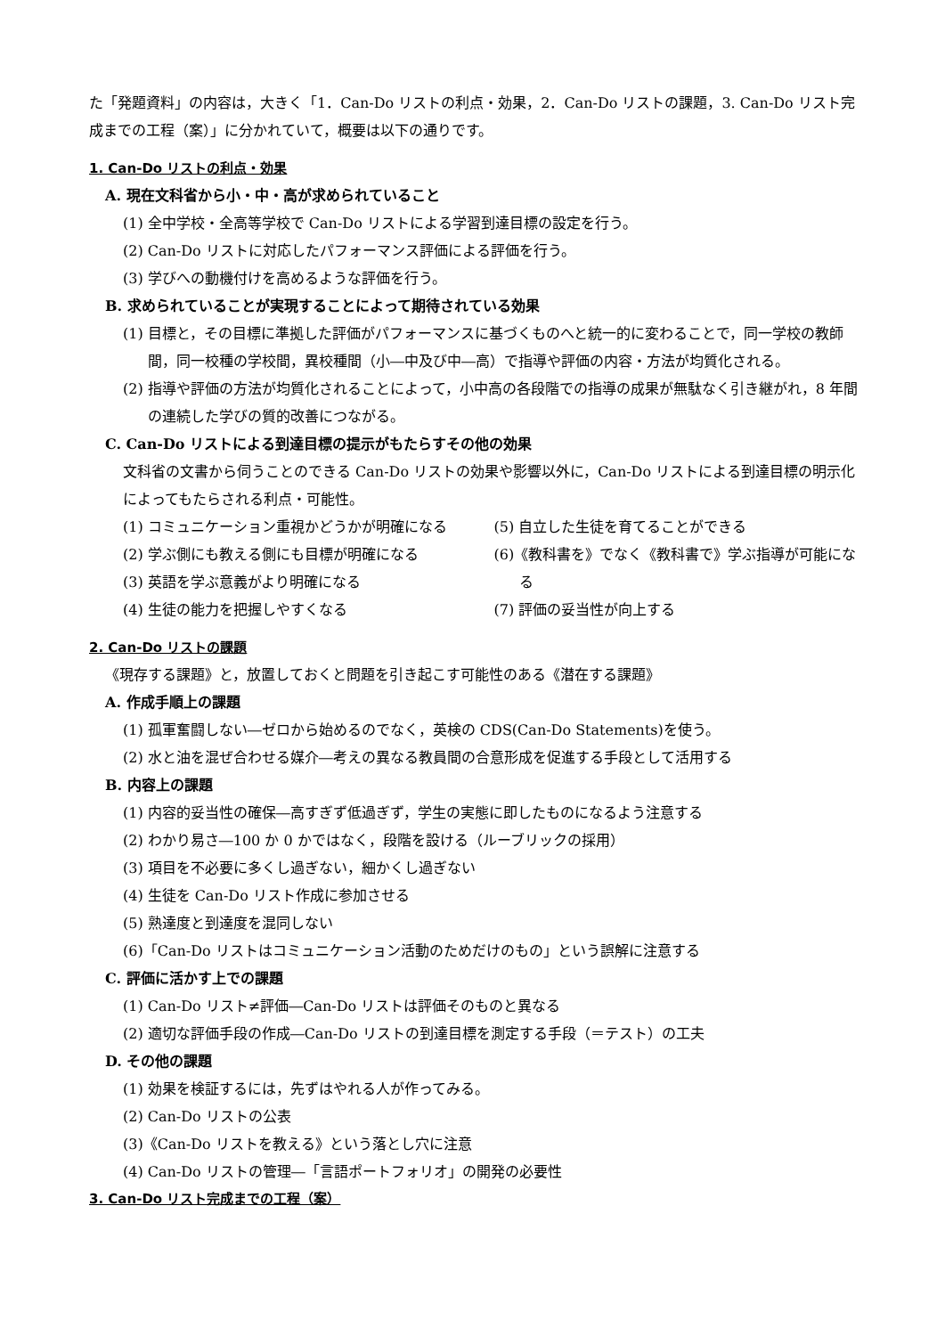た「発題資料」の内容は，大きく「1．Can-Do リストの利点・効果，2．Can-Do リストの課題，3. Can-Do リスト完成までの工程（案）」に分かれていて，概要は以下の通りです。
1. Can-Do リストの利点・効果
A. 現在文科省から小・中・高が求められていること
(1) 全中学校・全高等学校で Can-Do リストによる学習到達目標の設定を行う。
(2) Can-Do リストに対応したパフォーマンス評価による評価を行う。
(3) 学びへの動機付けを高めるような評価を行う。
B. 求められていることが実現することによって期待されている効果
(1) 目標と，その目標に準拠した評価がパフォーマンスに基づくものへと統一的に変わることで，同一学校の教師間，同一校種の学校間，異校種間（小―中及び中―高）で指導や評価の内容・方法が均質化される。
(2) 指導や評価の方法が均質化されることによって，小中高の各段階での指導の成果が無駄なく引き継がれ，8 年間の連続した学びの質的改善につながる。
C. Can-Do リストによる到達目標の提示がもたらすその他の効果
文科省の文書から伺うことのできる Can-Do リストの効果や影響以外に，Can-Do リストによる到達目標の明示化によってもたらされる利点・可能性。
(1) コミュニケーション重視かどうかが明確になる
(2) 学ぶ側にも教える側にも目標が明確になる
(3) 英語を学ぶ意義がより明確になる
(4) 生徒の能力を把握しやすくなる
(5) 自立した生徒を育てることができる
(6)《教科書を》でなく《教科書で》学ぶ指導が可能になる
(7) 評価の妥当性が向上する
2. Can-Do リストの課題
《現存する課題》と，放置しておくと問題を引き起こす可能性のある《潜在する課題》
A. 作成手順上の課題
(1) 孤軍奮闘しない―ゼロから始めるのでなく，英検の CDS(Can-Do Statements)を使う。
(2) 水と油を混ぜ合わせる媒介―考えの異なる教員間の合意形成を促進する手段として活用する
B. 内容上の課題
(1) 内容的妥当性の確保―高すぎず低過ぎず，学生の実態に即したものになるよう注意する
(2) わかり易さ―100 か 0 かではなく，段階を設ける（ルーブリックの採用）
(3) 項目を不必要に多くし過ぎない，細かくし過ぎない
(4) 生徒を Can-Do リスト作成に参加させる
(5) 熟達度と到達度を混同しない
(6)「Can-Do リストはコミュニケーション活動のためだけのもの」という誤解に注意する
C. 評価に活かす上での課題
(1) Can-Do リスト≠評価―Can-Do リストは評価そのものと異なる
(2) 適切な評価手段の作成―Can-Do リストの到達目標を測定する手段（＝テスト）の工夫
D. その他の課題
(1) 効果を検証するには，先ずはやれる人が作ってみる。
(2) Can-Do リストの公表
(3)《Can-Do リストを教える》という落とし穴に注意
(4) Can-Do リストの管理―「言語ポートフォリオ」の開発の必要性
3. Can-Do リスト完成までの工程（案）